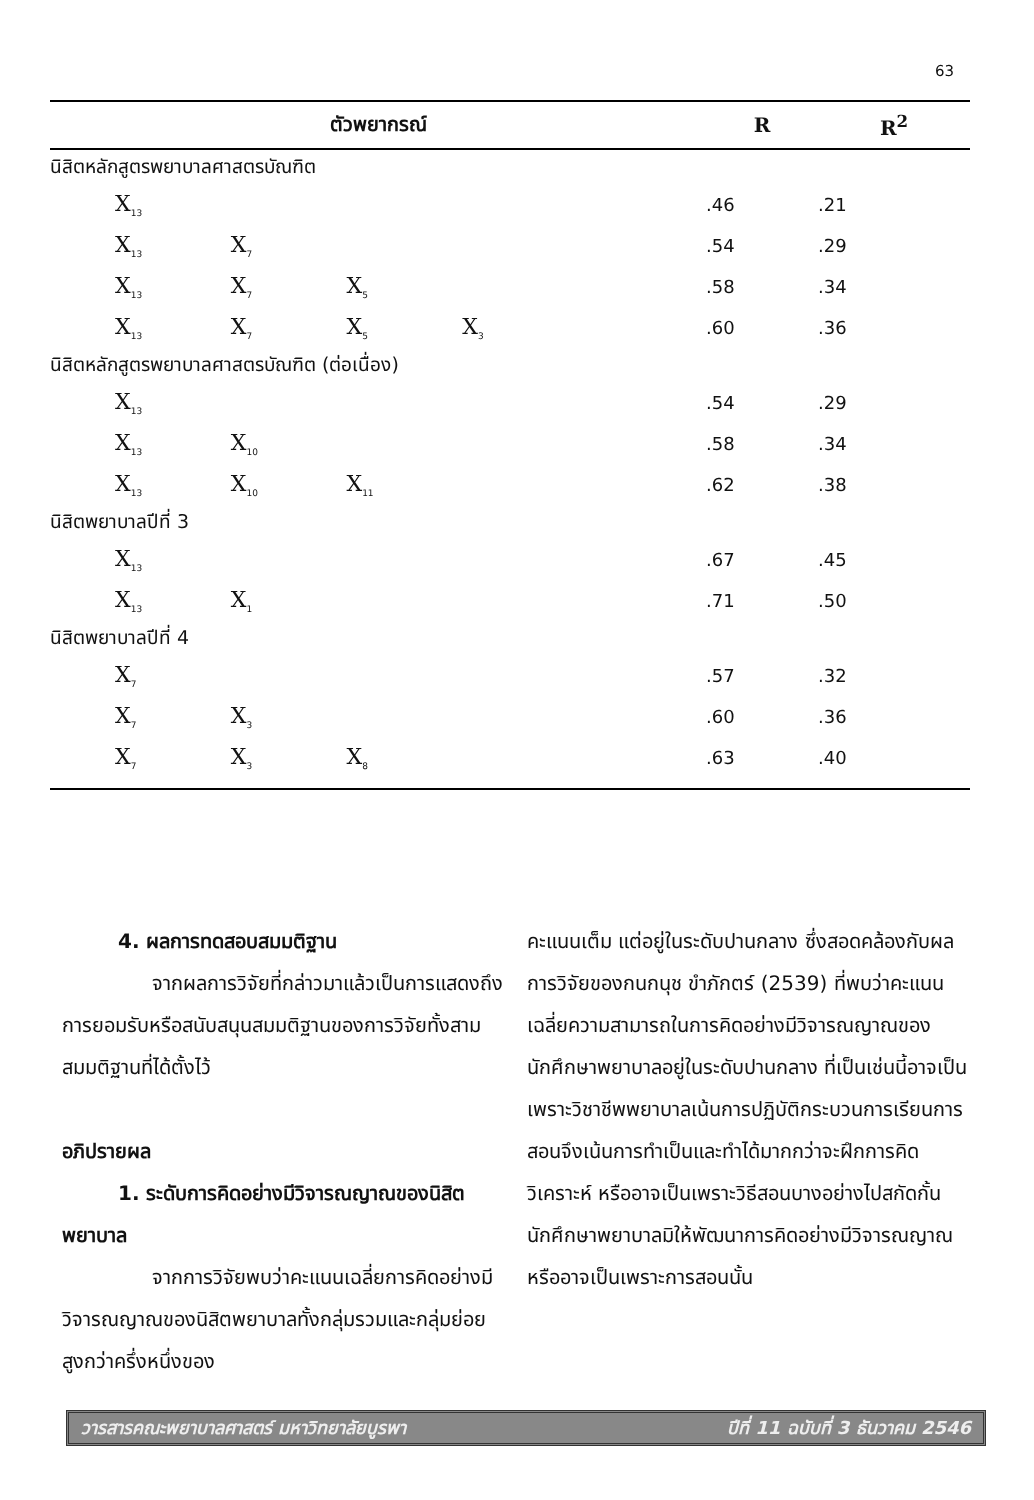63
| ตัวพยากรณ์ | R | R<sup>2</sup> |
| --- | --- | --- |
| นิสิตหลักสูตรพยาบาลศาสตรบัณฑิต | | |
| X<sub>13</sub> | .46 | .21 |
| X<sub>13</sub> X<sub>7</sub> | .54 | .29 |
| X<sub>13</sub> X<sub>7</sub> X<sub>5</sub> | .58 | .34 |
| X<sub>13</sub> X<sub>7</sub> X<sub>5</sub> X<sub>3</sub> | .60 | .36 |
| นิสิตหลักสูตรพยาบาลศาสตรบัณฑิต (ต่อเนื่อง) | | |
| X<sub>13</sub> | .54 | .29 |
| X<sub>13</sub> X<sub>10</sub> | .58 | .34 |
| X<sub>13</sub> X<sub>10</sub> X<sub>11</sub> | .62 | .38 |
| นิสิตพยาบาลปีที่ 3 | | |
| X<sub>13</sub> | .67 | .45 |
| X<sub>13</sub> X<sub>1</sub> | .71 | .50 |
| นิสิตพยาบาลปีที่ 4 | | |
| X<sub>7</sub> | .57 | .32 |
| X<sub>7</sub> X<sub>3</sub> | .60 | .36 |
| X<sub>7</sub> X<sub>3</sub> X<sub>8</sub> | .63 | .40 |
4. ผลการทดสอบสมมติฐาน
จากผลการวิจัยที่กล่าวมาแล้วเป็นการแสดงถึงการยอมรับหรือสนับสนุนสมมติฐานของการวิจัยทั้งสามสมมติฐานที่ได้ตั้งไว้
อภิปรายผล
1. ระดับการคิดอย่างมีวิจารณญาณของนิสิตพยาบาล
จากการวิจัยพบว่าคะแนนเฉลี่ยการคิดอย่างมีวิจารณญาณของนิสิตพยาบาลทั้งกลุ่มรวมและกลุ่มย่อยสูงกว่าครึ่งหนึ่งของ
คะแนนเต็ม แต่อยู่ในระดับปานกลาง ซึ่งสอดคล้องกับผลการวิจัยของกนกนุช ขำภักตร์ (2539) ที่พบว่าคะแนนเฉลี่ยความสามารถในการคิดอย่างมีวิจารณญาณของนักศึกษาพยาบาลอยู่ในระดับปานกลาง ที่เป็นเช่นนี้อาจเป็นเพราะวิชาชีพพยาบาลเน้นการปฏิบัติกระบวนการเรียนการสอนจึงเน้นการทำเป็นและทำได้มากกว่าจะฝึกการคิดวิเคราะห์ หรืออาจเป็นเพราะวิธีสอนบางอย่างไปสกัดกั้นนักศึกษาพยาบาลมิให้พัฒนาการคิดอย่างมีวิจารณญาณ หรืออาจเป็นเพราะการสอนนั้น
วารสารคณะพยาบาลศาสตร์ มหาวิทยาลัยบูรพา ปีที่ 11 ฉบับที่ 3 ธันวาคม 2546